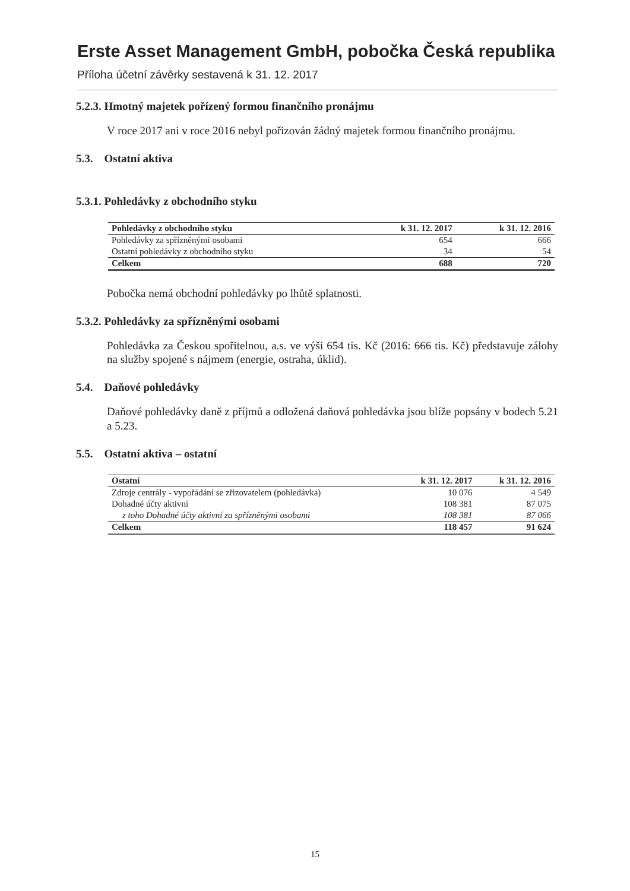Erste Asset Management GmbH, pobočka Česká republika
Příloha účetní závěrky sestavená k 31. 12. 2017
5.2.3. Hmotný majetek pořízený formou finančního pronájmu
V roce 2017 ani v roce 2016 nebyl pořizován žádný majetek formou finančního pronájmu.
5.3. Ostatní aktiva
5.3.1. Pohledávky z obchodního styku
| Pohledávky z obchodního styku | k 31. 12. 2017 | k 31. 12. 2016 |
| --- | --- | --- |
| Pohledávky za spřízněnými osobami | 654 | 666 |
| Ostatní pohledávky z obchodního styku | 34 | 54 |
| Celkem | 688 | 720 |
Pobočka nemá obchodní pohledávky po lhůtě splatnosti.
5.3.2. Pohledávky za spřízněnými osobami
Pohledávka za Českou spořitelnou, a.s. ve výši 654 tis. Kč (2016: 666 tis. Kč) představuje zálohy na služby spojené s nájmem (energie, ostraha, úklid).
5.4. Daňové pohledávky
Daňové pohledávky daně z příjmů a odložená daňová pohledávka jsou blíže popsány v bodech 5.21 a 5.23.
5.5. Ostatní aktiva – ostatní
| Ostatní | k 31. 12. 2017 | k 31. 12. 2016 |
| --- | --- | --- |
| Zdroje centrály - vypořádání se zřizovatelem (pohledávka) | 10 076 | 4 549 |
| Dohadné účty aktivní | 108 381 | 87 075 |
| z toho Dohadné účty aktivní za spřízněnými osobami | 108 381 | 87 066 |
| Celkem | 118 457 | 91 624 |
15